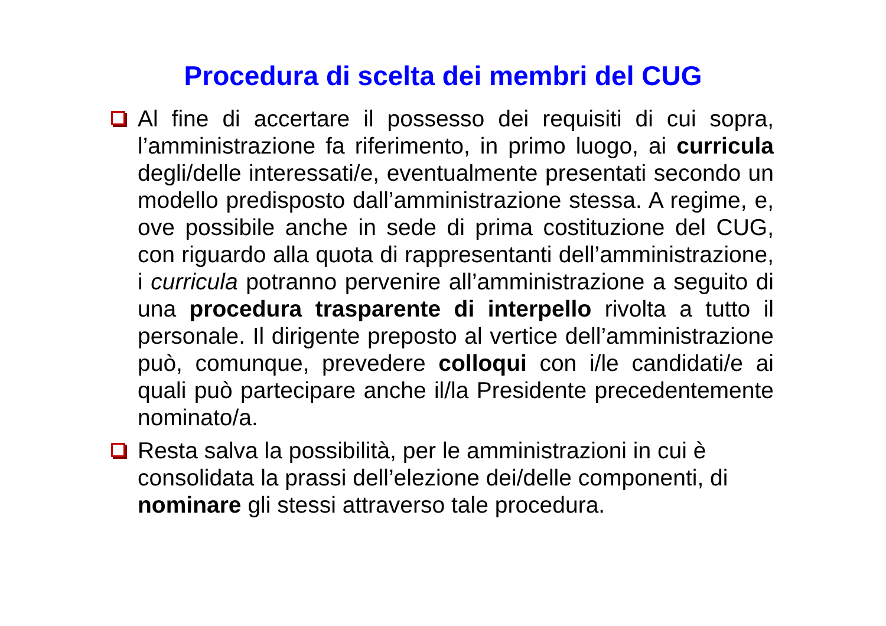Procedura di scelta dei membri del CUG
Al fine di accertare il possesso dei requisiti di cui sopra, l’amministrazione fa riferimento, in primo luogo, ai curricula degli/delle interessati/e, eventualmente presentati secondo un modello predisposto dall’amministrazione stessa. A regime, e, ove possibile anche in sede di prima costituzione del CUG, con riguardo alla quota di rappresentanti dell’amministrazione, i curricula potranno pervenire all’amministrazione a seguito di una procedura trasparente di interpello rivolta a tutto il personale. Il dirigente preposto al vertice dell’amministrazione può, comunque, prevedere colloqui con i/le candidati/e ai quali può partecipare anche il/la Presidente precedentemente nominato/a.
Resta salva la possibilità, per le amministrazioni in cui è consolidata la prassi dell’elezione dei/delle componenti, di nominare gli stessi attraverso tale procedura.